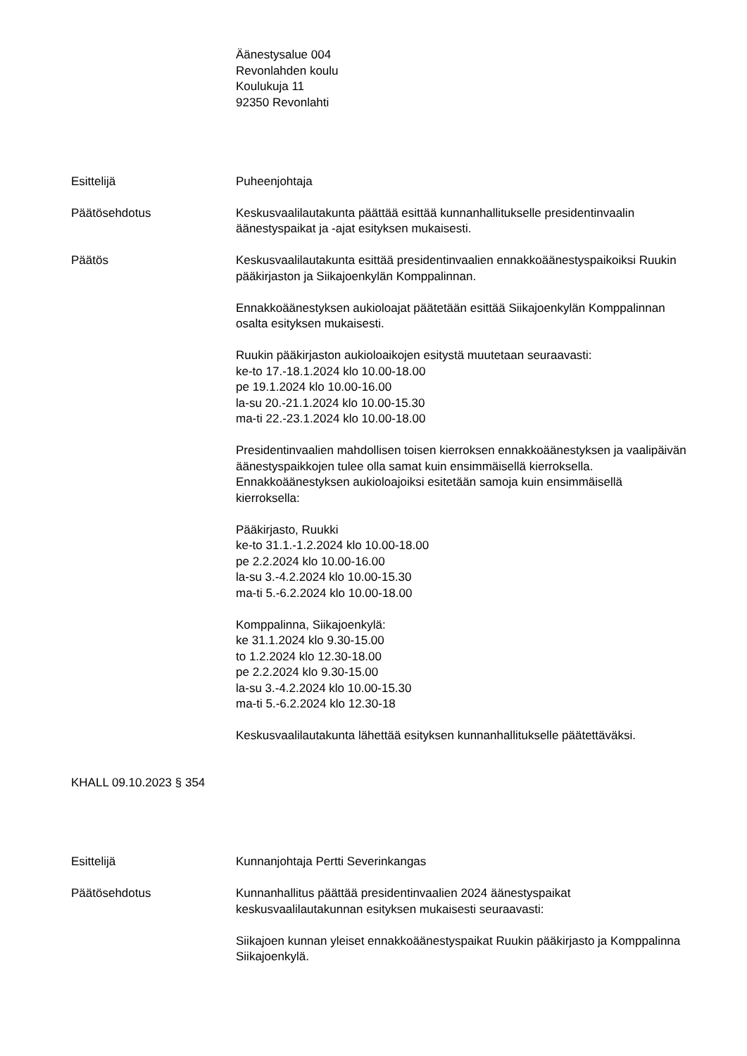Äänestysalue 004
Revonlahden koulu
Koulukuja 11
92350 Revonlahti
Esittelijä Puheenjohtaja
Päätösehdotus Keskusvaalilautakunta päättää esittää kunnanhallitukselle presidentinvaalin äänestyspaikat ja -ajat esityksen mukaisesti.
Päätös Keskusvaalilautakunta esittää presidentinvaalien ennakkoäänestyspaikoiksi Ruukin pääkirjaston ja Siikajoenkylän Komppalinnan.
Ennakkoäänestyksen aukioloajat päätetään esittää Siikajoenkylän Komppalinnan osalta esityksen mukaisesti.
Ruukin pääkirjaston aukioloaikojen esitystä muutetaan seuraavasti:
ke-to 17.-18.1.2024 klo 10.00-18.00
pe 19.1.2024 klo 10.00-16.00
la-su 20.-21.1.2024 klo 10.00-15.30
ma-ti 22.-23.1.2024 klo 10.00-18.00
Presidentinvaalien mahdollisen toisen kierroksen ennakkoäänestyksen ja vaalipäivän äänestyspaikkojen tulee olla samat kuin ensimmäisellä kierroksella. Ennakkoäänestyksen aukioloajoiksi esitetään samoja kuin ensimmäisellä kierroksella:
Pääkirjasto, Ruukki
ke-to 31.1.-1.2.2024 klo 10.00-18.00
pe 2.2.2024 klo 10.00-16.00
la-su 3.-4.2.2024 klo 10.00-15.30
ma-ti 5.-6.2.2024 klo 10.00-18.00
Komppalinna, Siikajoenkylä:
ke 31.1.2024 klo 9.30-15.00
to 1.2.2024 klo 12.30-18.00
pe 2.2.2024 klo 9.30-15.00
la-su 3.-4.2.2024 klo 10.00-15.30
ma-ti 5.-6.2.2024 klo 12.30-18
Keskusvaalilautakunta lähettää esityksen kunnanhallitukselle päätettäväksi.
KHALL 09.10.2023 § 354
Esittelijä Kunnanjohtaja Pertti Severinkangas
Päätösehdotus Kunnanhallitus päättää presidentinvaalien 2024 äänestyspaikat keskusvaalilautakunnan esityksen mukaisesti seuraavasti:
Siikajoen kunnan yleiset ennakkoäänestyspaikat Ruukin pääkirjasto ja Komppalinna Siikajoenkylä.